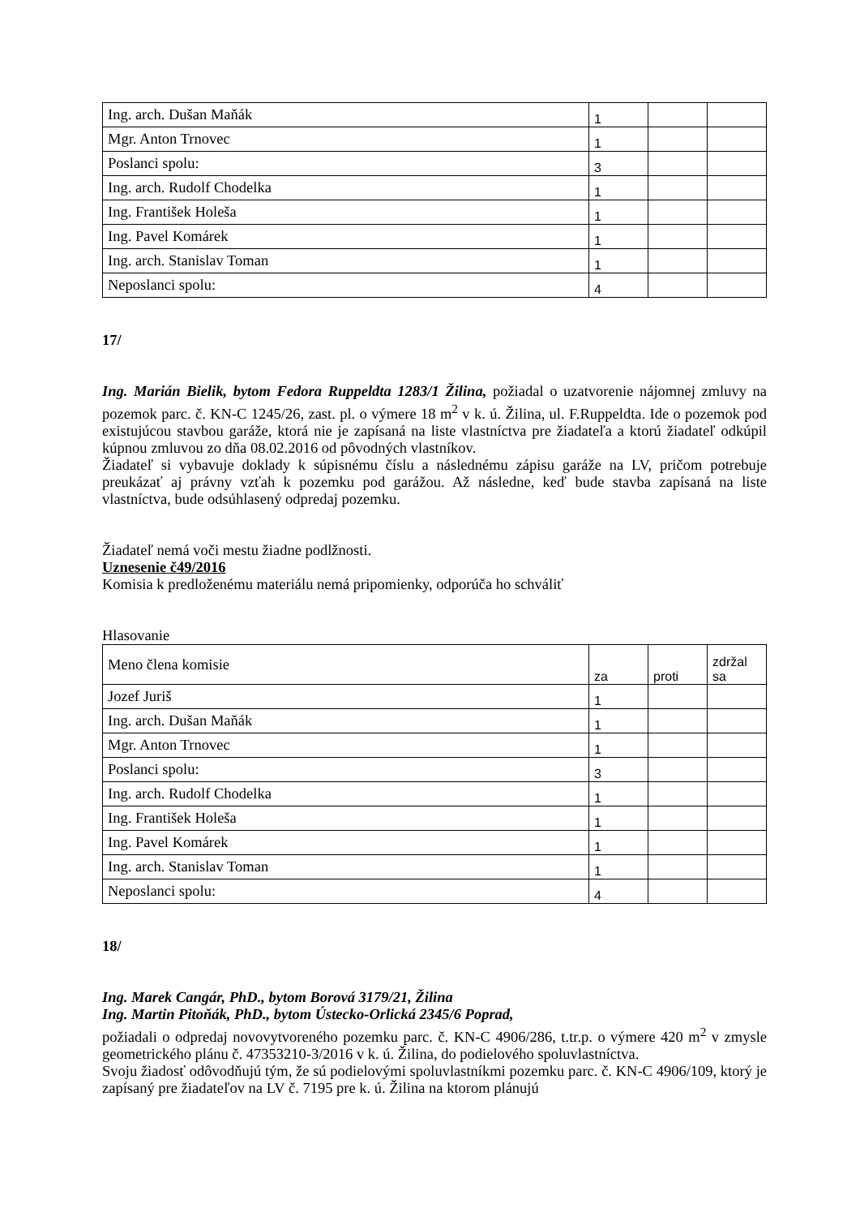| Ing. arch. Dušan Maňák | 1 | | |
| Mgr. Anton Trnovec | 1 | | |
| Poslanci spolu: | 3 | | |
| Ing. arch. Rudolf Chodelka | 1 | | |
| Ing. František Holeša | 1 | | |
| Ing. Pavel Komárek | 1 | | |
| Ing. arch. Stanislav Toman | 1 | | |
| Neposlanci spolu: | 4 | | |
17/
Ing. Marián Bielik, bytom Fedora Ruppeldta 1283/1 Žilina, požiadal o uzatvorenie nájomnej zmluvy na pozemok parc. č. KN-C 1245/26, zast. pl. o výmere 18 m<sup>2</sup> v k. ú. Žilina, ul. F.Ruppeldta. Ide o pozemok pod existujúcou stavbou garáže, ktorá nie je zapísaná na liste vlastníctva pre žiadateľa a ktorú žiadateľ odkúpil kúpnou zmluvou zo dňa 08.02.2016 od pôvodných vlastníkov.
Žiadateľ si vybavuje doklady k súpisnému číslu a následnému zápisu garáže na LV, pričom potrebuje preukázať aj právny vzťah k pozemku pod garážou. Až následne, keď bude stavba zapísaná na liste vlastníctva, bude odsúhlasený odpredaj pozemku.
Žiadateľ nemá voči mestu žiadne podlžnosti.
Uznesenie č49/2016
Komisia k predloženému materiálu nemá pripomienky, odporúča ho schváliť
Hlasovanie
| Meno člena komisie | za | proti | zdržal sa |
| Jozef Juriš | 1 | | |
| Ing. arch. Dušan Maňák | 1 | | |
| Mgr. Anton Trnovec | 1 | | |
| Poslanci spolu: | 3 | | |
| Ing. arch. Rudolf Chodelka | 1 | | |
| Ing. František Holeša | 1 | | |
| Ing. Pavel Komárek | 1 | | |
| Ing. arch. Stanislav Toman | 1 | | |
| Neposlanci spolu: | 4 | | |
18/
Ing. Marek Cangár, PhD., bytom Borová 3179/21, Žilina
Ing. Martin Pitoňák, PhD., bytom Ústecko-Orlická 2345/6 Poprad,
požiadali o odpredaj novovytvoreného pozemku parc. č. KN-C 4906/286, t.tr.p. o výmere 420 m<sup>2</sup> v zmysle geometrického plánu č. 47353210-3/2016 v k. ú. Žilina, do podielového spoluvlastníctva.
Svoju žiadosť odôvodňujú tým, že sú podielovými spoluvlastníkmi pozemku parc. č. KN-C 4906/109, ktorý je zapísaný pre žiadateľov na LV č. 7195 pre k. ú. Žilina na ktorom plánujú